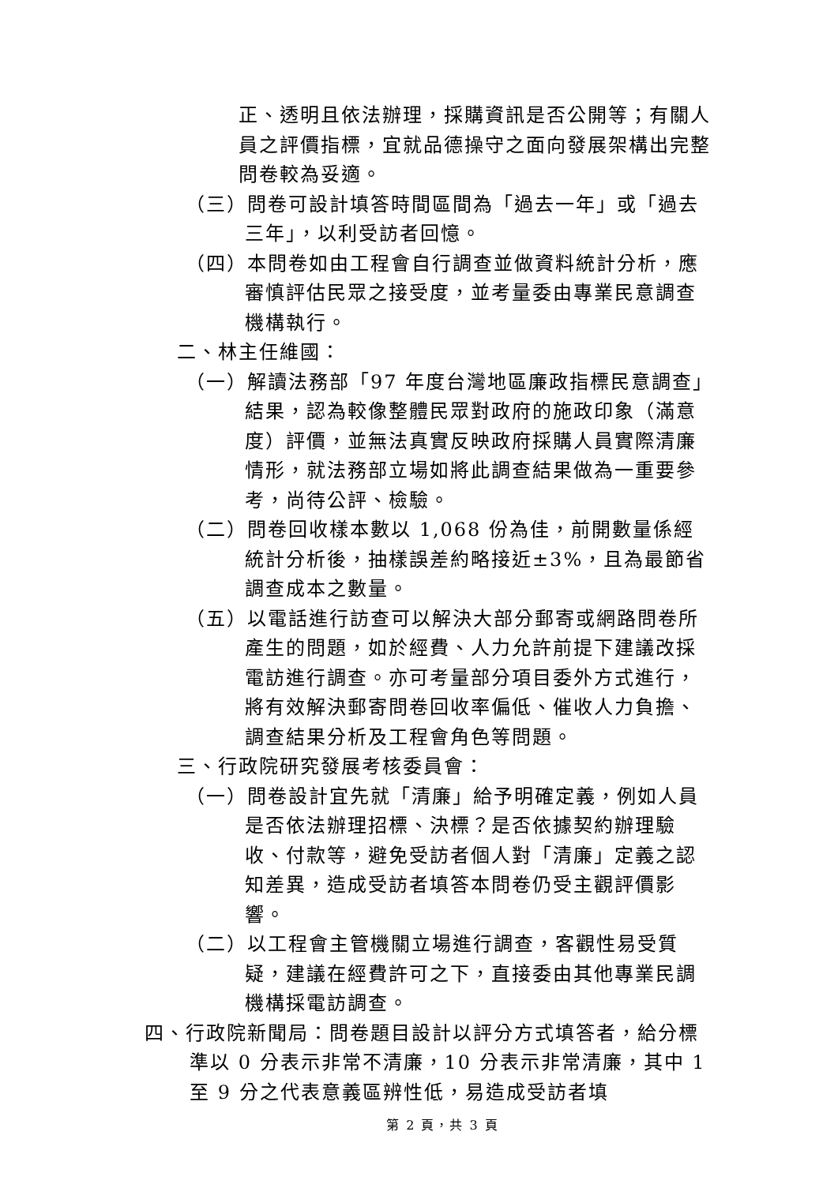正、透明且依法辦理，採購資訊是否公開等；有關人員之評價指標，宜就品德操守之面向發展架構出完整問卷較為妥適。
（三）問卷可設計填答時間區間為「過去一年」或「過去三年」，以利受訪者回憶。
（四）本問卷如由工程會自行調查並做資料統計分析，應審慎評估民眾之接受度，並考量委由專業民意調查機構執行。
二、林主任維國：
（一）解讀法務部「97 年度台灣地區廉政指標民意調查」結果，認為較像整體民眾對政府的施政印象（滿意度）評價，並無法真實反映政府採購人員實際清廉情形，就法務部立場如將此調查結果做為一重要參考，尚待公評、檢驗。
（二）問卷回收樣本數以 1,068 份為佳，前開數量係經統計分析後，抽樣誤差約略接近±3%，且為最節省調查成本之數量。
（五）以電話進行訪查可以解決大部分郵寄或網路問卷所產生的問題，如於經費、人力允許前提下建議改採電訪進行調查。亦可考量部分項目委外方式進行，將有效解決郵寄問卷回收率偏低、催收人力負擔、調查結果分析及工程會角色等問題。
三、行政院研究發展考核委員會：
（一）問卷設計宜先就「清廉」給予明確定義，例如人員是否依法辦理招標、決標？是否依據契約辦理驗收、付款等，避免受訪者個人對「清廉」定義之認知差異，造成受訪者填答本問卷仍受主觀評價影響。
（二）以工程會主管機關立場進行調查，客觀性易受質疑，建議在經費許可之下，直接委由其他專業民調機構採電訪調查。
四、行政院新聞局：問卷題目設計以評分方式填答者，給分標準以 0 分表示非常不清廉，10 分表示非常清廉，其中 1 至 9 分之代表意義區辨性低，易造成受訪者填
第 2 頁，共 3 頁